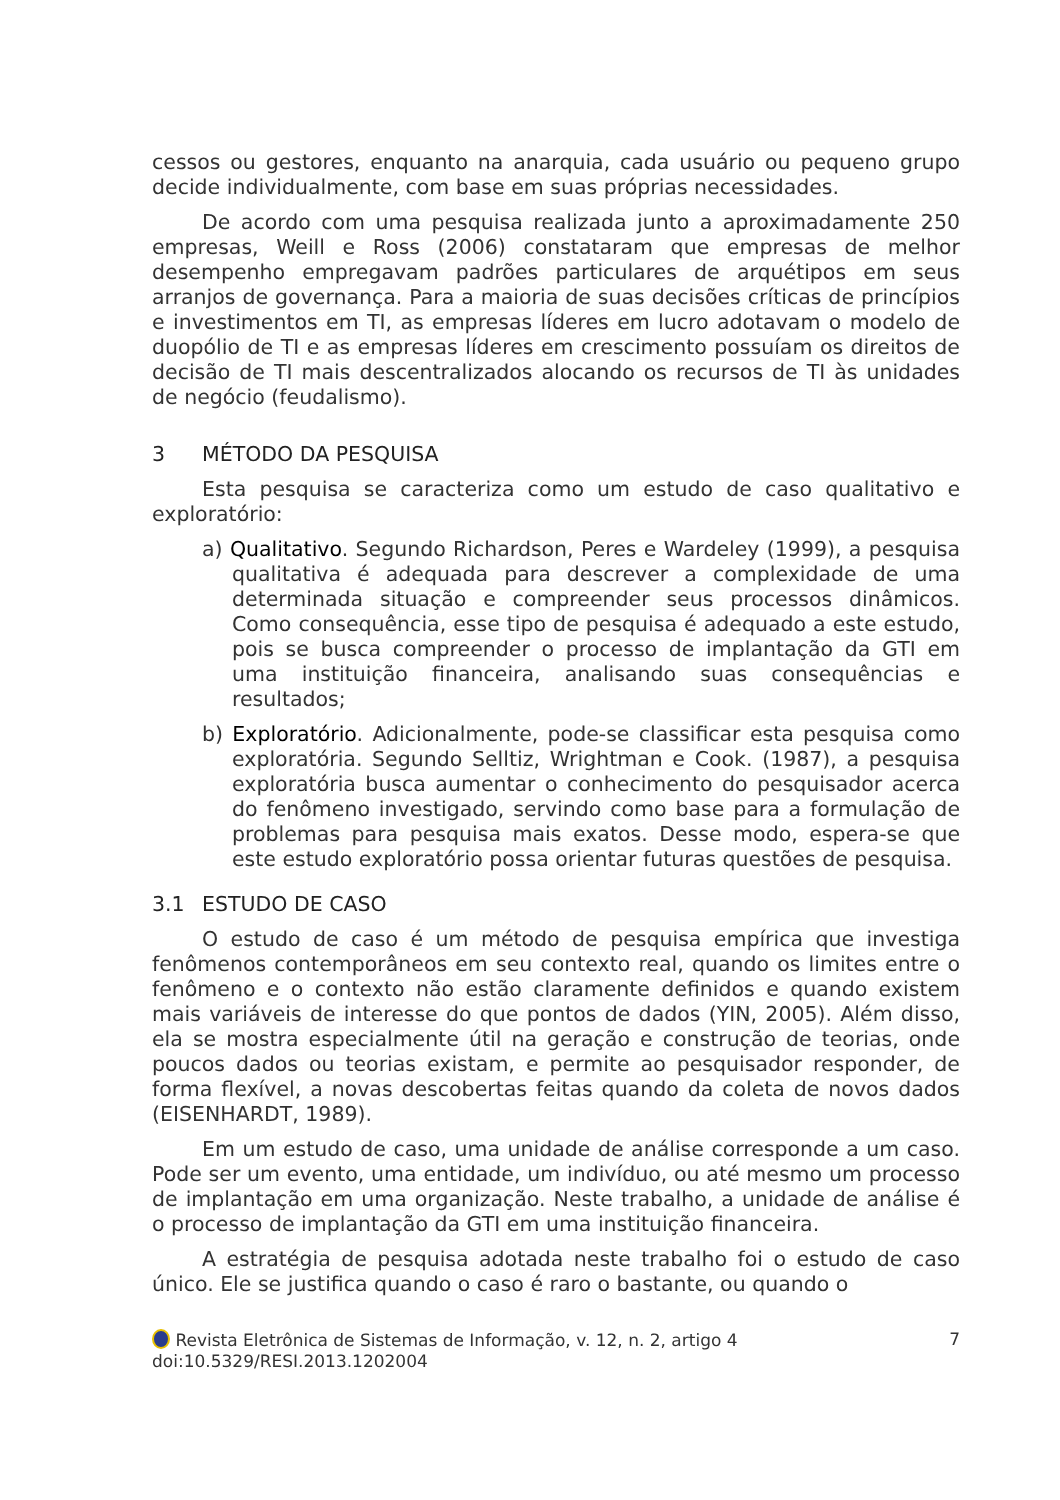cessos ou gestores, enquanto na anarquia, cada usuário ou pequeno grupo decide individualmente, com base em suas próprias necessidades.
De acordo com uma pesquisa realizada junto a aproximadamente 250 empresas, Weill e Ross (2006) constataram que empresas de melhor desempenho empregavam padrões particulares de arquétipos em seus arranjos de governança. Para a maioria de suas decisões críticas de princípios e investimentos em TI, as empresas líderes em lucro adotavam o modelo de duopólio de TI e as empresas líderes em crescimento possuíam os direitos de decisão de TI mais descentralizados alocando os recursos de TI às unidades de negócio (feudalismo).
3 MÉTODO DA PESQUISA
Esta pesquisa se caracteriza como um estudo de caso qualitativo e exploratório:
a) Qualitativo. Segundo Richardson, Peres e Wardeley (1999), a pesquisa qualitativa é adequada para descrever a complexidade de uma determinada situação e compreender seus processos dinâmicos. Como consequência, esse tipo de pesquisa é adequado a este estudo, pois se busca compreender o processo de implantação da GTI em uma instituição financeira, analisando suas consequências e resultados;
b) Exploratório. Adicionalmente, pode-se classificar esta pesquisa como exploratória. Segundo Selltiz, Wrightman e Cook. (1987), a pesquisa exploratória busca aumentar o conhecimento do pesquisador acerca do fenômeno investigado, servindo como base para a formulação de problemas para pesquisa mais exatos. Desse modo, espera-se que este estudo exploratório possa orientar futuras questões de pesquisa.
3.1 ESTUDO DE CASO
O estudo de caso é um método de pesquisa empírica que investiga fenômenos contemporâneos em seu contexto real, quando os limites entre o fenômeno e o contexto não estão claramente definidos e quando existem mais variáveis de interesse do que pontos de dados (YIN, 2005). Além disso, ela se mostra especialmente útil na geração e construção de teorias, onde poucos dados ou teorias existam, e permite ao pesquisador responder, de forma flexível, a novas descobertas feitas quando da coleta de novos dados (EISENHARDT, 1989).
Em um estudo de caso, uma unidade de análise corresponde a um caso. Pode ser um evento, uma entidade, um indivíduo, ou até mesmo um processo de implantação em uma organização. Neste trabalho, a unidade de análise é o processo de implantação da GTI em uma instituição financeira.
A estratégia de pesquisa adotada neste trabalho foi o estudo de caso único. Ele se justifica quando o caso é raro o bastante, ou quando o
Revista Eletrônica de Sistemas de Informação, v. 12, n. 2, artigo 4
doi:10.5329/RESI.2013.1202004
7